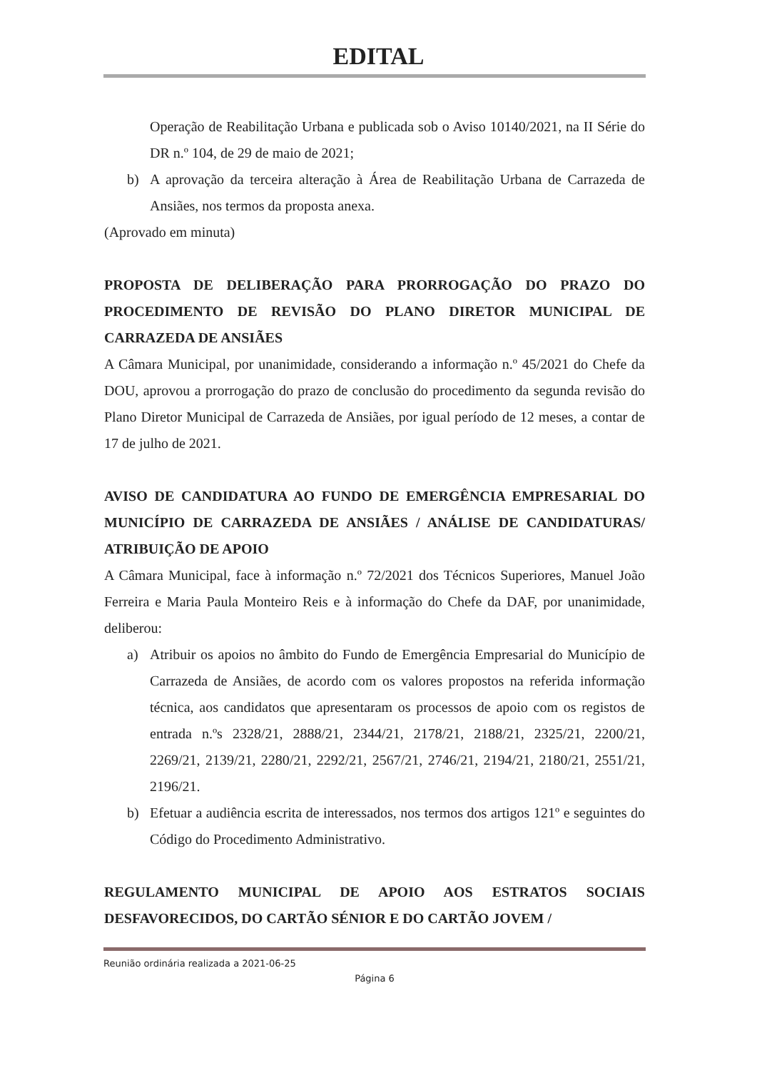EDITAL
Operação de Reabilitação Urbana e publicada sob o Aviso 10140/2021, na II Série do DR n.º 104, de 29 de maio de 2021;
b) A aprovação da terceira alteração à Área de Reabilitação Urbana de Carrazeda de Ansiães, nos termos da proposta anexa.
(Aprovado em minuta)
PROPOSTA DE DELIBERAÇÃO PARA PRORROGAÇÃO DO PRAZO DO PROCEDIMENTO DE REVISÃO DO PLANO DIRETOR MUNICIPAL DE CARRAZEDA DE ANSIÃES
A Câmara Municipal, por unanimidade, considerando a informação n.º 45/2021 do Chefe da DOU, aprovou a prorrogação do prazo de conclusão do procedimento da segunda revisão do Plano Diretor Municipal de Carrazeda de Ansiães, por igual período de 12 meses, a contar de 17 de julho de 2021.
AVISO DE CANDIDATURA AO FUNDO DE EMERGÊNCIA EMPRESARIAL DO MUNICÍPIO DE CARRAZEDA DE ANSIÃES / ANÁLISE DE CANDIDATURAS/ ATRIBUIÇÃO DE APOIO
A Câmara Municipal, face à informação n.º 72/2021 dos Técnicos Superiores, Manuel João Ferreira e Maria Paula Monteiro Reis e à informação do Chefe da DAF, por unanimidade, deliberou:
a) Atribuir os apoios no âmbito do Fundo de Emergência Empresarial do Município de Carrazeda de Ansiães, de acordo com os valores propostos na referida informação técnica, aos candidatos que apresentaram os processos de apoio com os registos de entrada n.ºs 2328/21, 2888/21, 2344/21, 2178/21, 2188/21, 2325/21, 2200/21, 2269/21, 2139/21, 2280/21, 2292/21, 2567/21, 2746/21, 2194/21, 2180/21, 2551/21, 2196/21.
b) Efetuar a audiência escrita de interessados, nos termos dos artigos 121º e seguintes do Código do Procedimento Administrativo.
REGULAMENTO MUNICIPAL DE APOIO AOS ESTRATOS SOCIAIS DESFAVORECIDOS, DO CARTÃO SÉNIOR E DO CARTÃO JOVEM /
Reunião ordinária realizada a 2021-06-25
Página 6